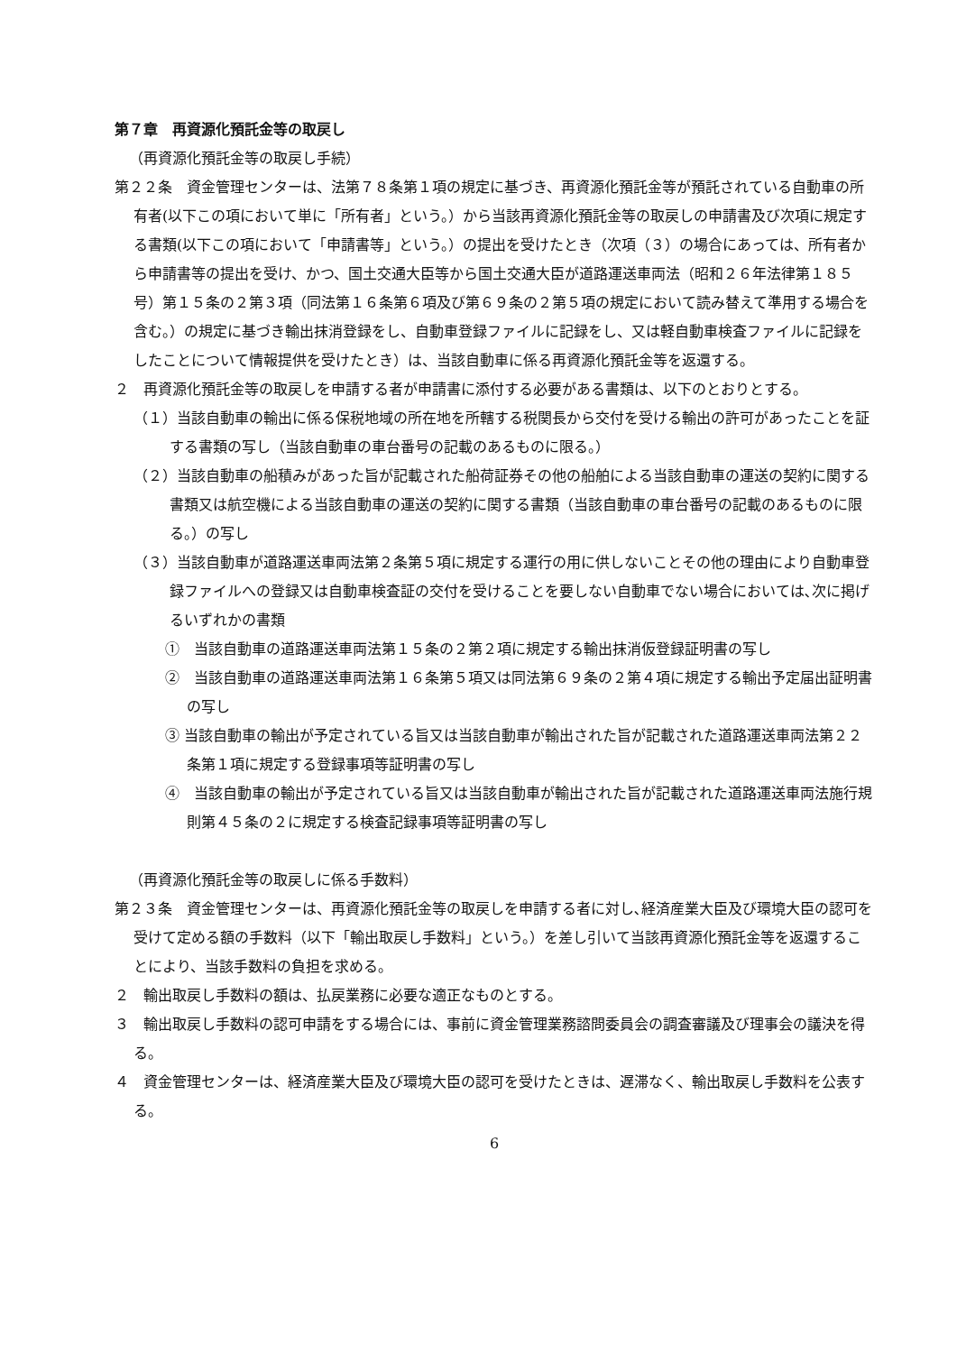第７章　再資源化預託金等の取戻し
（再資源化預託金等の取戻し手続）
第２２条　資金管理センターは、法第７８条第１項の規定に基づき、再資源化預託金等が預託されている自動車の所有者(以下この項において単に「所有者」という。）から当該再資源化預託金等の取戻しの申請書及び次項に規定する書類(以下この項において「申請書等」という。）の提出を受けたとき（次項（３）の場合にあっては、所有者から申請書等の提出を受け、かつ、国土交通大臣等から国土交通大臣が道路運送車両法（昭和２６年法律第１８５号）第１５条の２第３項（同法第１６条第６項及び第６９条の２第５項の規定において読み替えて準用する場合を含む。）の規定に基づき輸出抹消登録をし、自動車登録ファイルに記録をし、又は軽自動車検査ファイルに記録をしたことについて情報提供を受けたとき）は、当該自動車に係る再資源化預託金等を返還する。
２　再資源化預託金等の取戻しを申請する者が申請書に添付する必要がある書類は、以下のとおりとする。
（１）当該自動車の輸出に係る保税地域の所在地を所轄する税関長から交付を受ける輸出の許可があったことを証する書類の写し（当該自動車の車台番号の記載のあるものに限る。）
（２）当該自動車の船積みがあった旨が記載された船荷証券その他の船舶による当該自動車の運送の契約に関する書類又は航空機による当該自動車の運送の契約に関する書類（当該自動車の車台番号の記載のあるものに限る。）の写し
（３）当該自動車が道路運送車両法第２条第５項に規定する運行の用に供しないことその他の理由により自動車登録ファイルへの登録又は自動車検査証の交付を受けることを要しない自動車でない場合においては､次に掲げるいずれかの書類
①　当該自動車の道路運送車両法第１５条の２第２項に規定する輸出抹消仮登録証明書の写し
②　当該自動車の道路運送車両法第１６条第５項又は同法第６９条の２第４項に規定する輸出予定届出証明書の写し
③ 当該自動車の輸出が予定されている旨又は当該自動車が輸出された旨が記載された道路運送車両法第２２条第１項に規定する登録事項等証明書の写し
④　当該自動車の輸出が予定されている旨又は当該自動車が輸出された旨が記載された道路運送車両法施行規則第４５条の２に規定する検査記録事項等証明書の写し
（再資源化預託金等の取戻しに係る手数料）
第２３条　資金管理センターは、再資源化預託金等の取戻しを申請する者に対し､経済産業大臣及び環境大臣の認可を受けて定める額の手数料（以下「輸出取戻し手数料」という。）を差し引いて当該再資源化預託金等を返還することにより、当該手数料の負担を求める。
２　輸出取戻し手数料の額は、払戻業務に必要な適正なものとする。
３　輸出取戻し手数料の認可申請をする場合には、事前に資金管理業務諮問委員会の調査審議及び理事会の議決を得る。
４　資金管理センターは、経済産業大臣及び環境大臣の認可を受けたときは、遅滞なく、輸出取戻し手数料を公表する。
6